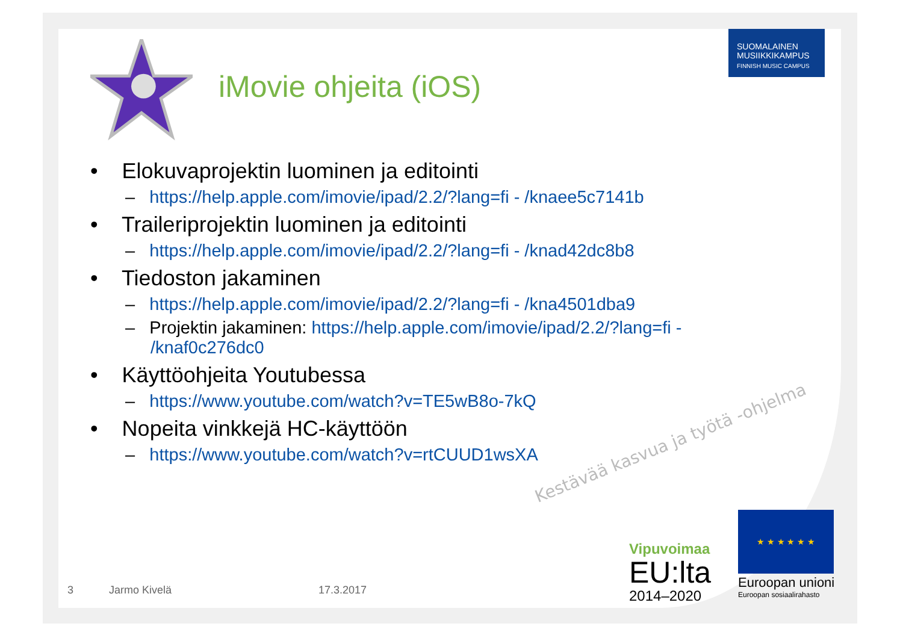SUOMALAINEN
MUSIIKKIKAMPUS
FINNISH MUSIC CAMPUS
iMovie ohjeita (iOS)
• Elokuvaprojektin luominen ja editointi
– https://help.apple.com/imovie/ipad/2.2/?lang=fi - /knaee5c7141b
• Traileriprojektin luominen ja editointi
– https://help.apple.com/imovie/ipad/2.2/?lang=fi - /knad42dc8b8
• Tiedoston jakaminen
– https://help.apple.com/imovie/ipad/2.2/?lang=fi - /kna4501dba9
– Projektin jakaminen: https://help.apple.com/imovie/ipad/2.2/?lang=fi - /knaf0c276dc0
• Käyttöohjeita Youtubessa
– https://www.youtube.com/watch?v=TE5wB8o-7kQ
• Nopeita vinkkejä HC-käyttöön
– https://www.youtube.com/watch?v=rtCUUD1wsXA
Kestävää kasvua ja työtä -ohjelma
Vipuvoimaa
EU:lta
2014–2020
★ ★ ★ ★ ★ ★
Euroopan unioni
Euroopan sosiaalirahasto
3 Jarmo Kivelä 17.3.2017